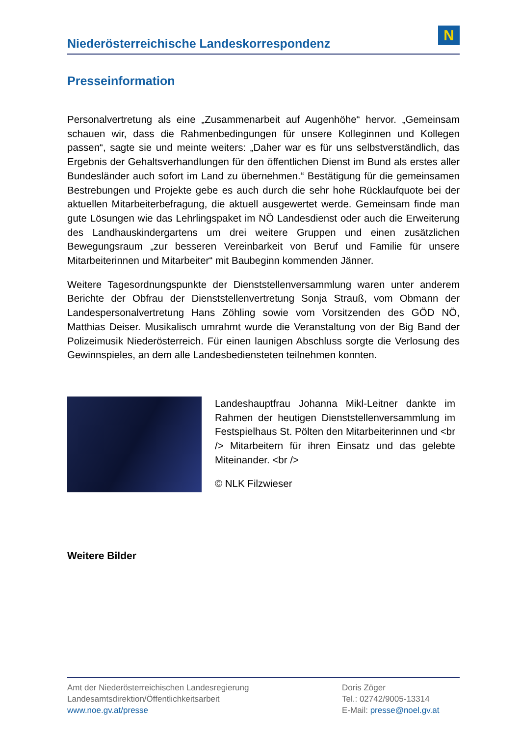Niederösterreichische Landeskorrespondenz
N
Presseinformation
Personalvertretung als eine „Zusammenarbeit auf Augenhöhe“ hervor. „Gemeinsam schauen wir, dass die Rahmenbedingungen für unsere Kolleginnen und Kollegen passen“, sagte sie und meinte weiters: „Daher war es für uns selbstverständlich, das Ergebnis der Gehaltsverhandlungen für den öffentlichen Dienst im Bund als erstes aller Bundesländer auch sofort im Land zu übernehmen.“ Bestätigung für die gemeinsamen Bestrebungen und Projekte gebe es auch durch die sehr hohe Rücklaufquote bei der aktuellen Mitarbeiterbefragung, die aktuell ausgewertet werde. Gemeinsam finde man gute Lösungen wie das Lehrlingspaket im NÖ Landesdienst oder auch die Erweiterung des Landhauskindergartens um drei weitere Gruppen und einen zusätzlichen Bewegungsraum „zur besseren Vereinbarkeit von Beruf und Familie für unsere Mitarbeiterinnen und Mitarbeiter“ mit Baubeginn kommenden Jänner.
Weitere Tagesordnungspunkte der Dienststellenversammlung waren unter anderem Berichte der Obfrau der Dienststellenvertretung Sonja Strauß, vom Obmann der Landespersonalvertretung Hans Zöhling sowie vom Vorsitzenden des GÖD NÖ, Matthias Deiser. Musikalisch umrahmt wurde die Veranstaltung von der Big Band der Polizeimusik Niederösterreich. Für einen launigen Abschluss sorgte die Verlosung des Gewinnspieles, an dem alle Landesbediensteten teilnehmen konnten.
Landeshauptfrau Johanna Mikl-Leitner dankte im Rahmen der heutigen Dienststellenversammlung im Festspielhaus St. Pölten den Mitarbeiterinnen und <br /> Mitarbeitern für ihren Einsatz und das gelebte Miteinander. <br />
© NLK Filzwieser
Weitere Bilder
Amt der Niederösterreichischen Landesregierung
Landesamtsdirektion/Öffentlichkeitsarbeit
www.noe.gv.at/presse
Doris Zöger
Tel.: 02742/9005-13314
E-Mail: presse@noel.gv.at